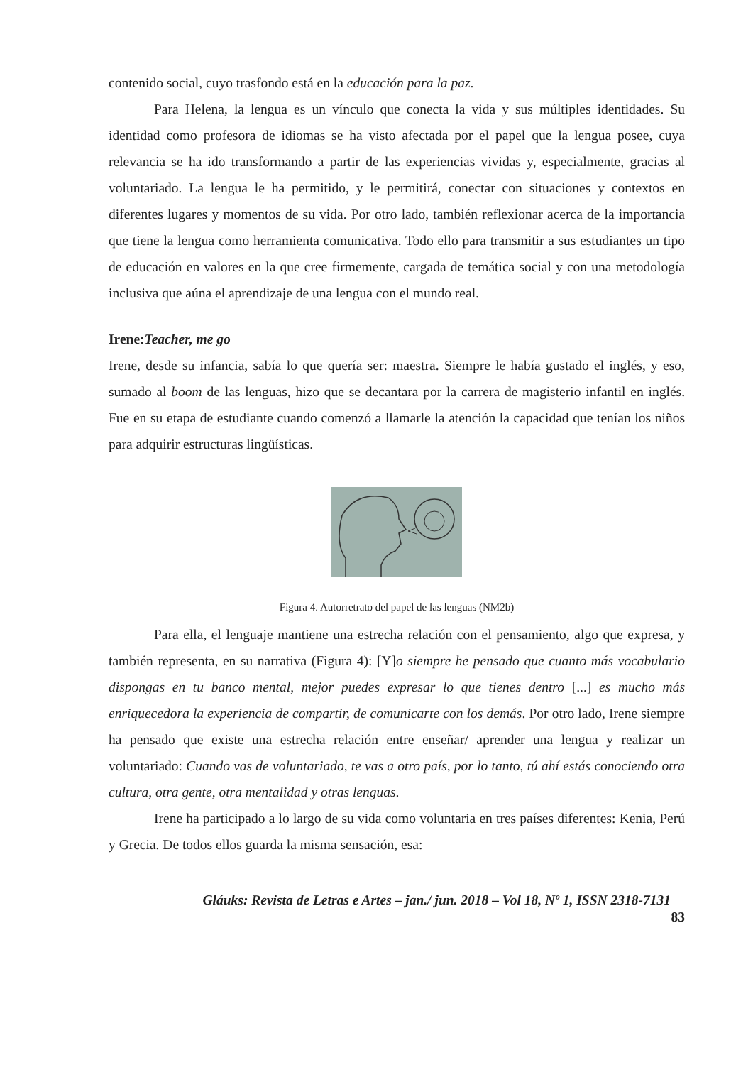contenido social, cuyo trasfondo está en la educación para la paz.
Para Helena, la lengua es un vínculo que conecta la vida y sus múltiples identidades. Su identidad como profesora de idiomas se ha visto afectada por el papel que la lengua posee, cuya relevancia se ha ido transformando a partir de las experiencias vividas y, especialmente, gracias al voluntariado. La lengua le ha permitido, y le permitirá, conectar con situaciones y contextos en diferentes lugares y momentos de su vida. Por otro lado, también reflexionar acerca de la importancia que tiene la lengua como herramienta comunicativa. Todo ello para transmitir a sus estudiantes un tipo de educación en valores en la que cree firmemente, cargada de temática social y con una metodología inclusiva que aúna el aprendizaje de una lengua con el mundo real.
Irene:Teacher, me go
Irene, desde su infancia, sabía lo que quería ser: maestra. Siempre le había gustado el inglés, y eso, sumado al boom de las lenguas, hizo que se decantara por la carrera de magisterio infantil en inglés. Fue en su etapa de estudiante cuando comenzó a llamarle la atención la capacidad que tenían los niños para adquirir estructuras lingüísticas.
Figura 4. Autorretrato del papel de las lenguas (NM2b)
Para ella, el lenguaje mantiene una estrecha relación con el pensamiento, algo que expresa, y también representa, en su narrativa (Figura 4): [Y]o siempre he pensado que cuanto más vocabulario dispongas en tu banco mental, mejor puedes expresar lo que tienes dentro [...] es mucho más enriquecedora la experiencia de compartir, de comunicarte con los demás. Por otro lado, Irene siempre ha pensado que existe una estrecha relación entre enseñar/ aprender una lengua y realizar un voluntariado: Cuando vas de voluntariado, te vas a otro país, por lo tanto, tú ahí estás conociendo otra cultura, otra gente, otra mentalidad y otras lenguas.
Irene ha participado a lo largo de su vida como voluntaria en tres países diferentes: Kenia, Perú y Grecia. De todos ellos guarda la misma sensación, esa:
Gláuks: Revista de Letras e Artes – jan./ jun. 2018 – Vol 18, Nº 1, ISSN 2318-7131
83